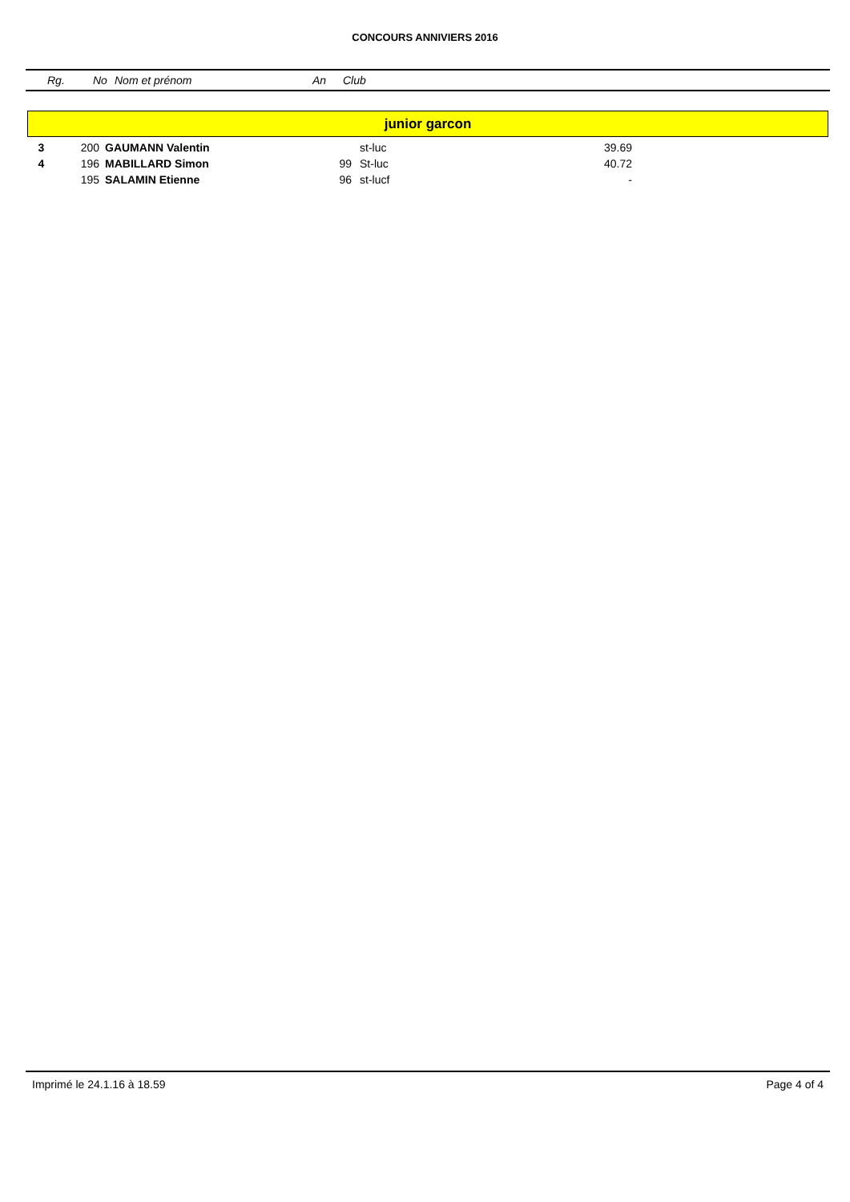CONCOURS ANNIVIERS 2016
Rg. No Nom et prénom An Club
junior garcon
| 3 | 200 | GAUMANN Valentin | | st-luc | 39.69 |
| 4 | 196 | MABILLARD Simon | 99 | St-luc | 40.72 |
| | 195 | SALAMIN Etienne | 96 | st-lucf | - |
Imprimé le 24.1.16 à 18.59 Page 4 of 4